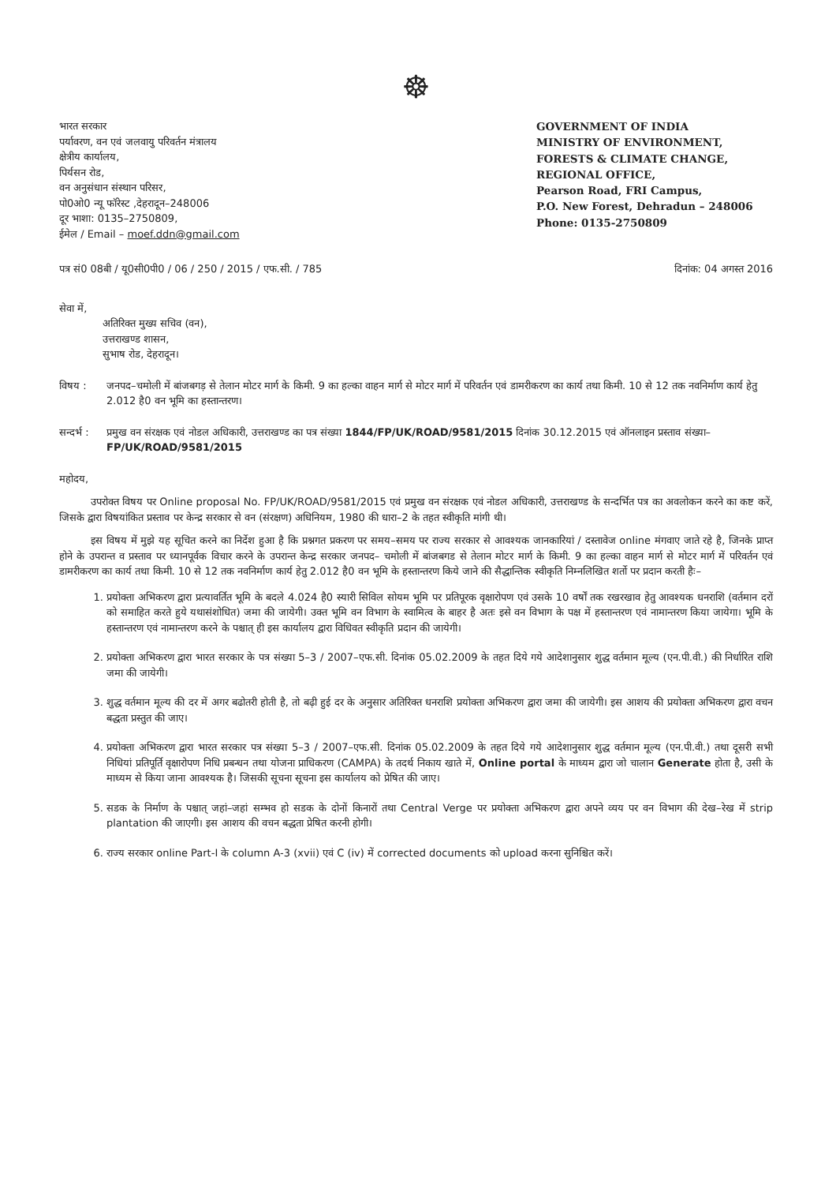☸
भारत सरकार
पर्यावरण, वन एवं जलवायु परिवर्तन मंत्रालय
क्षेत्रीय कार्यालय,
पिर्यसन रोड,
वन अनुसंधान संस्थान परिसर,
पो0ओ0 न्यू फॉरेस्ट ,देहरादून–248006
दूर भाशा: 0135–2750809,
ईमेल / Email – moef.ddn@gmail.com
GOVERNMENT OF INDIA
MINISTRY OF ENVIRONMENT,
FORESTS & CLIMATE CHANGE,
REGIONAL OFFICE,
Pearson Road, FRI Campus,
P.O. New Forest, Dehradun – 248006
Phone: 0135-2750809
पत्र सं0 08बी / यू0सी0पी0 / 06 / 250 / 2015 / एफ.सी. / 785 दिनांक: 04 अगस्त 2016
सेवा में,
अतिरिक्त मुख्य सचिव (वन),
उत्तराखण्ड शासन,
सुभाष रोड, देहरादून।
विषय : जनपद–चमोली में बांजबगड़ से तेलान मोटर मार्ग के किमी. 9 का हल्का वाहन मार्ग से मोटर मार्ग में परिवर्तन एवं डामरीकरण का कार्य तथा किमी. 10 से 12 तक नवनिर्माण कार्य हेतु 2.012 है0 वन भूमि का हस्तान्तरण।
सन्दर्भ : प्रमुख वन संरक्षक एवं नोडल अधिकारी, उत्तराखण्ड का पत्र संख्या 1844/FP/UK/ROAD/9581/2015 दिनांक 30.12.2015 एवं ऑनलाइन प्रस्ताव संख्या– FP/UK/ROAD/9581/2015
महोदय,
उपरोक्त विषय पर Online proposal No. FP/UK/ROAD/9581/2015 एवं प्रमुख वन संरक्षक एवं नोडल अधिकारी, उत्तराखण्ड के सन्दर्भित पत्र का अवलोकन करने का कष्ट करें, जिसके द्वारा विषयांकित प्रस्ताव पर केन्द्र सरकार से वन (संरक्षण) अधिनियम, 1980 की धारा–2 के तहत स्वीकृति मांगी थी।
इस विषय में मुझे यह सूचित करने का निर्देश हुआ है कि प्रश्नगत प्रकरण पर समय–समय पर राज्य सरकार से आवश्यक जानकारियां / दस्तावेज online मंगवाए जाते रहे है, जिनके प्राप्त होने के उपरान्त व प्रस्ताव पर ध्यानपूर्वक विचार करने के उपरान्त केन्द्र सरकार जनपद– चमोली में बांजबगड से तेलान मोटर मार्ग के किमी. 9 का हल्का वाहन मार्ग से मोटर मार्ग में परिवर्तन एवं डामरीकरण का कार्य तथा किमी. 10 से 12 तक नवनिर्माण कार्य हेतु 2.012 है0 वन भूमि के हस्तान्तरण किये जाने की सैद्धान्तिक स्वीकृति निम्नलिखित शर्तो पर प्रदान करती हैः–
1. प्रयोक्ता अभिकरण द्वारा प्रत्यावर्तित भूमि के बदले 4.024 है0 स्यारी सिविल सोयम भूमि पर प्रतिपूरक वृक्षारोपण एवं उसके 10 वर्षों तक रखरखाव हेतु आवश्यक धनराशि (वर्तमान दरों को समाहित करते हुये यथासंशोधित) जमा की जायेगी। उक्त भूमि वन विभाग के स्वामित्व के बाहर है अतः इसे वन विभाग के पक्ष में हस्तान्तरण एवं नामान्तरण किया जायेगा। भूमि के हस्तान्तरण एवं नामान्तरण करने के पश्चात् ही इस कार्यालय द्वारा विधिवत स्वीकृति प्रदान की जायेगी।
2. प्रयोक्ता अभिकरण द्वारा भारत सरकार के पत्र संख्या 5–3 / 2007–एफ.सी. दिनांक 05.02.2009 के तहत दिये गये आदेशानुसार शुद्ध वर्तमान मूल्य (एन.पी.वी.) की निर्धारित राशि जमा की जायेगी।
3. शुद्ध वर्तमान मूल्य की दर में अगर बढोतरी होती है, तो बढ़ी हुई दर के अनुसार अतिरिक्त धनराशि प्रयोक्ता अभिकरण द्वारा जमा की जायेगी। इस आशय की प्रयोक्ता अभिकरण द्वारा वचन बद्धता प्रस्तुत की जाए।
4. प्रयोक्ता अभिकरण द्वारा भारत सरकार पत्र संख्या 5–3 / 2007–एफ.सी. दिनांक 05.02.2009 के तहत दिये गये आदेशानुसार शुद्ध वर्तमान मूल्य (एन.पी.वी.) तथा दूसरी सभी निधियां प्रतिपूर्ति वृक्षारोपण निधि प्रबन्धन तथा योजना प्राधिकरण (CAMPA) के तदर्थ निकाय खाते में, Online portal के माध्यम द्वारा जो चालान Generate होता है, उसी के माध्यम से किया जाना आवश्यक है। जिसकी सूचना सूचना इस कार्यालय को प्रेषित की जाए।
5. सडक के निर्माण के पश्चात् जहां–जहां सम्भव हो सडक के दोनों किनारों तथा Central Verge पर प्रयोक्ता अभिकरण द्वारा अपने व्यय पर वन विभाग की देख–रेख में strip plantation की जाएगी। इस आशय की वचन बद्धता प्रेषित करनी होगी।
6. राज्य सरकार online Part-I के column A-3 (xvii) एवं C (iv) में corrected documents को upload करना सुनिश्चित करें।